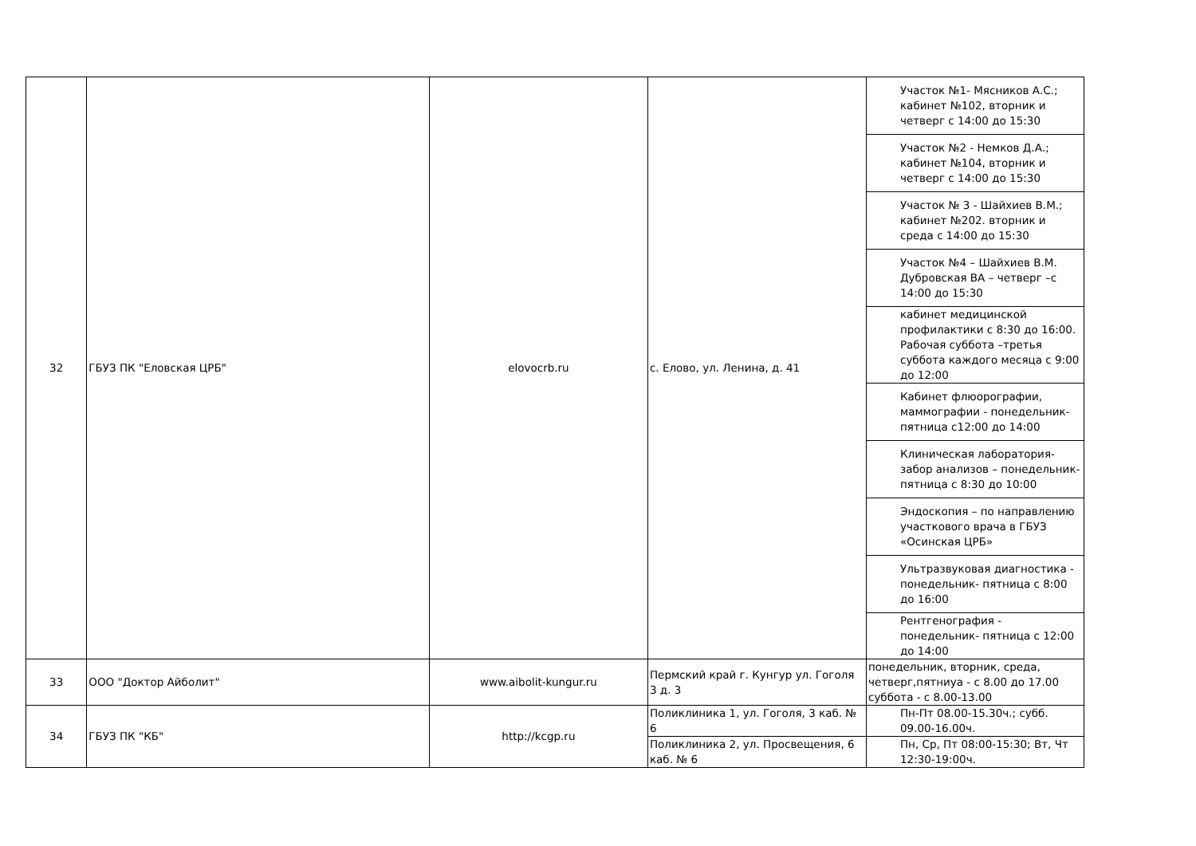| 32 | ГБУЗ ПК "Еловская ЦРБ" | elovocrb.ru | с. Елово, ул. Ленина, д. 41 | Участок №1- Мясников А.С.; кабинет №102, вторник и четверг с 14:00 до 15:30 |
| | | | | Участок №2 - Немков Д.А.; кабинет №104, вторник и четверг с 14:00 до 15:30 |
| | | | | Участок № 3 - Шайхиев В.М.; кабинет №202. вторник и среда с 14:00 до 15:30 |
| | | | | Участок №4 – Шайхиев В.М. Дубровская ВА – четверг –с 14:00 до 15:30 |
| | | | | кабинет медицинской профилактики с 8:30 до 16:00. Рабочая суббота –третья суббота каждого месяца с 9:00 до 12:00 |
| | | | | Кабинет флюорографии, маммографии - понедельник-пятница с12:00 до 14:00 |
| | | | | Клиническая лаборатория-забор анализов – понедельник- пятница с 8:30 до 10:00 |
| | | | | Эндоскопия – по направлению участкового врача в ГБУЗ «Осинская ЦРБ» |
| | | | | Ультразвуковая диагностика - понедельник- пятница с 8:00 до 16:00 |
| | | | | Рентгенография - понедельник- пятница с 12:00 до 14:00 |
| 33 | ООО "Доктор Айболит" | www.aibolit-kungur.ru | Пермский край г. Кунгур ул. Гоголя 3 д. 3 | понедельник, вторник, среда, четверг,пятниуа - с 8.00 до 17.00 суббота - с 8.00-13.00 |
| 34 | ГБУЗ ПК "КБ" | http://kcgp.ru | Поликлиника 1, ул. Гоголя, 3 каб. № 6 | Пн-Пт 08.00-15.30ч.; субб. 09.00-16.00ч. |
| | | | Поликлиника 2, ул. Просвещения, 6 каб. № 6 | Пн, Ср, Пт 08:00-15:30; Вт, Чт 12:30-19:00ч. |